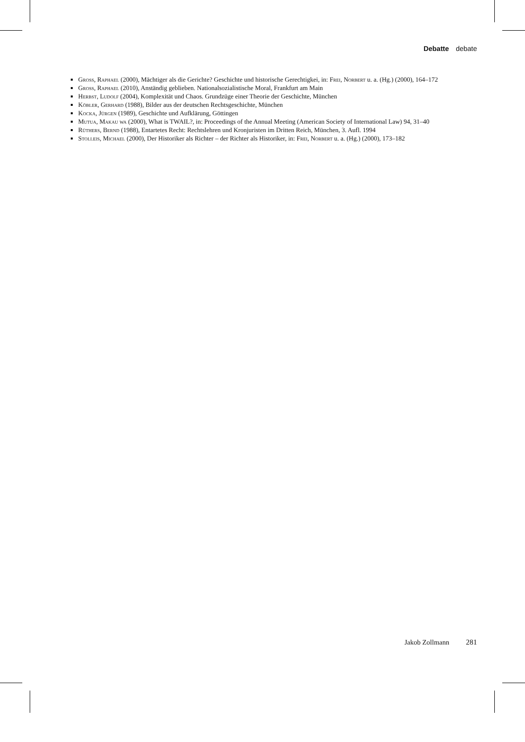Debatte debate
Gross, Raphael (2000), Mächtiger als die Gerichte? Geschichte und historische Gerechtigkei, in: Frei, Norbert u. a. (Hg.) (2000), 164–172
Gross, Raphael (2010), Anständig geblieben. Nationalsozialistische Moral, Frankfurt am Main
Herbst, Ludolf (2004), Komplexität und Chaos. Grundzüge einer Theorie der Geschichte, München
Köbler, Gerhard (1988), Bilder aus der deutschen Rechtsgeschichte, München
Kocka, Jürgen (1989), Geschichte und Aufklärung, Göttingen
Mutua, Makau wa (2000), What is TWAIL?, in: Proceedings of the Annual Meeting (American Society of International Law) 94, 31–40
Rüthers, Bernd (1988), Entartetes Recht: Rechtslehren und Kronjuristen im Dritten Reich, München, 3. Aufl. 1994
Stolleis, Michael (2000), Der Historiker als Richter – der Richter als Historiker, in: Frei, Norbert u. a. (Hg.) (2000), 173–182
Jakob Zollmann 281